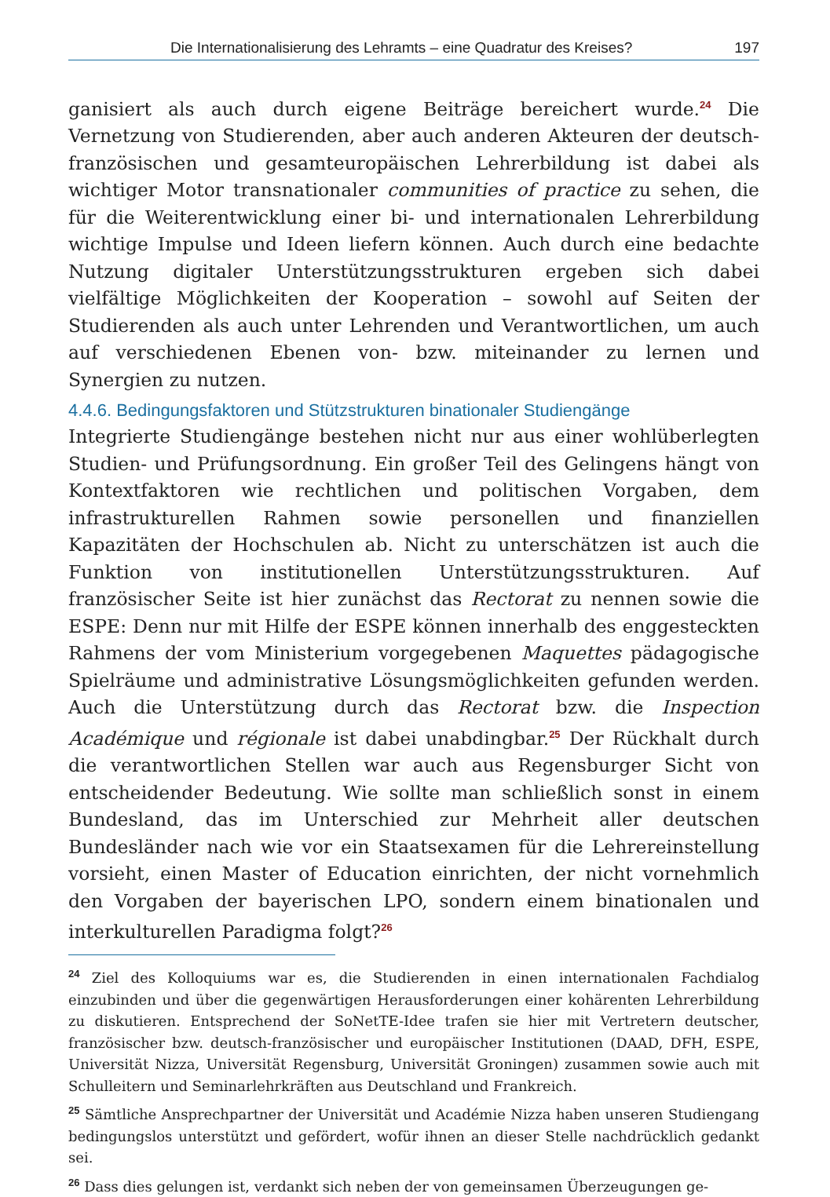Die Internationalisierung des Lehramts – eine Quadratur des Kreises? 197
ganisiert als auch durch eigene Beiträge bereichert wurde.<sup>24</sup> Die Vernetzung von Studierenden, aber auch anderen Akteuren der deutsch-französischen und gesamteuropäischen Lehrerbildung ist dabei als wichtiger Motor transnationaler communities of practice zu sehen, die für die Weiterentwicklung einer bi- und internationalen Lehrerbildung wichtige Impulse und Ideen liefern können. Auch durch eine bedachte Nutzung digitaler Unterstützungsstrukturen ergeben sich dabei vielfältige Möglichkeiten der Kooperation – sowohl auf Seiten der Studierenden als auch unter Lehrenden und Verantwortlichen, um auch auf verschiedenen Ebenen von- bzw. miteinander zu lernen und Synergien zu nutzen.
4.4.6. Bedingungsfaktoren und Stützstrukturen binationaler Studiengänge
Integrierte Studiengänge bestehen nicht nur aus einer wohlüberlegten Studien- und Prüfungsordnung. Ein großer Teil des Gelingens hängt von Kontextfaktoren wie rechtlichen und politischen Vorgaben, dem infrastrukturellen Rahmen sowie personellen und finanziellen Kapazitäten der Hochschulen ab. Nicht zu unterschätzen ist auch die Funktion von institutionellen Unterstützungsstrukturen. Auf französischer Seite ist hier zunächst das Rectorat zu nennen sowie die ESPE: Denn nur mit Hilfe der ESPE können innerhalb des enggesteckten Rahmens der vom Ministerium vorgegebenen Maquettes pädagogische Spielräume und administrative Lösungsmöglichkeiten gefunden werden. Auch die Unterstützung durch das Rectorat bzw. die Inspection Académique und régionale ist dabei unabdingbar.<sup>25</sup> Der Rückhalt durch die verantwortlichen Stellen war auch aus Regensburger Sicht von entscheidender Bedeutung. Wie sollte man schließlich sonst in einem Bundesland, das im Unterschied zur Mehrheit aller deutschen Bundesländer nach wie vor ein Staatsexamen für die Lehrereinstellung vorsieht, einen Master of Education einrichten, der nicht vornehmlich den Vorgaben der bayerischen LPO, sondern einem binationalen und interkulturellen Paradigma folgt?<sup>26</sup>
<sup>24</sup> Ziel des Kolloquiums war es, die Studierenden in einen internationalen Fachdialog einzubinden und über die gegenwärtigen Herausforderungen einer kohärenten Lehrerbildung zu diskutieren. Entsprechend der SoNetTE-Idee trafen sie hier mit Vertretern deutscher, französischer bzw. deutsch-französischer und europäischer Institutionen (DAAD, DFH, ESPE, Universität Nizza, Universität Regensburg, Universität Groningen) zusammen sowie auch mit Schulleitern und Seminarlehrkräften aus Deutschland und Frankreich.
<sup>25</sup> Sämtliche Ansprechpartner der Universität und Académie Nizza haben unseren Studiengang bedingungslos unterstützt und gefördert, wofür ihnen an dieser Stelle nachdrücklich gedankt sei.
<sup>26</sup> Dass dies gelungen ist, verdankt sich neben der von gemeinsamen Überzeugungen ge-